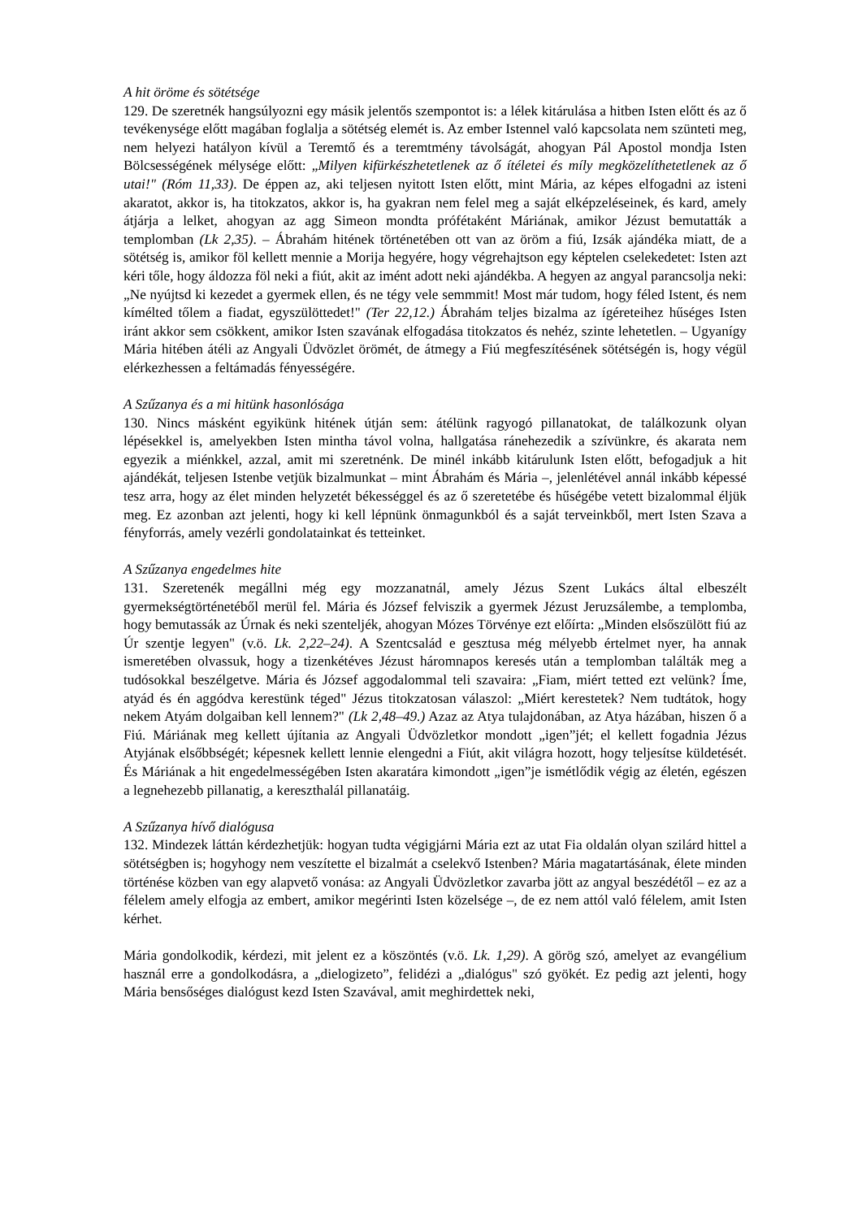A hit öröme és sötétsége
129. De szeretnék hangsúlyozni egy másik jelentős szempontot is: a lélek kitárulása a hitben Isten előtt és az ő tevékenysége előtt magában foglalja a sötétség elemét is. Az ember Istennel való kapcsolata nem szünteti meg, nem helyezi hatályon kívül a Teremtő és a teremtmény távolságát, ahogyan Pál Apostol mondja Isten Bölcsességének mélysége előtt: „Milyen kifürkészhetetlenek az ő ítéletei és míly megközelíthetetlenek az ő utai!" (Róm 11,33). De éppen az, aki teljesen nyitott Isten előtt, mint Mária, az képes elfogadni az isteni akaratot, akkor is, ha titokzatos, akkor is, ha gyakran nem felel meg a saját elképzeléseinek, és kard, amely átjárja a lelket, ahogyan az agg Simeon mondta prófétaként Máriának, amikor Jézust bemutatták a templomban (Lk 2,35). – Ábrahám hitének történetében ott van az öröm a fiú, Izsák ajándéka miatt, de a sötétség is, amikor föl kellett mennie a Morija hegyére, hogy végrehajtson egy képtelen cselekedetet: Isten azt kéri tőle, hogy áldozza föl neki a fiút, akit az imént adott neki ajándékba. A hegyen az angyal parancsolja neki: „Ne nyújtsd ki kezedet a gyermek ellen, és ne tégy vele semmmit! Most már tudom, hogy féled Istent, és nem kímélted tőlem a fiadat, egyszülöttedet!" (Ter 22,12.) Ábrahám teljes bizalma az ígéreteihez hűséges Isten iránt akkor sem csökkent, amikor Isten szavának elfogadása titokzatos és nehéz, szinte lehetetlen. – Ugyanígy Mária hitében átéli az Angyali Üdvözlet örömét, de átmegy a Fiú megfeszítésének sötétségén is, hogy végül elérkezhessen a feltámadás fényességére.
A Szűzanya és a mi hitünk hasonlósága
130. Nincs másként egyikünk hitének útján sem: átélünk ragyogó pillanatokat, de találkozunk olyan lépésekkel is, amelyekben Isten mintha távol volna, hallgatása ránehezedik a szívünkre, és akarata nem egyezik a miénkkel, azzal, amit mi szeretnénk. De minél inkább kitárulunk Isten előtt, befogadjuk a hit ajándékát, teljesen Istenbe vetjük bizalmunkat – mint Ábrahám és Mária –, jelenlétével annál inkább képessé tesz arra, hogy az élet minden helyzetét békességgel és az ő szeretetébe és hűségébe vetett bizalommal éljük meg. Ez azonban azt jelenti, hogy ki kell lépnünk önmagunkból és a saját terveinkből, mert Isten Szava a fényforrás, amely vezérli gondolatainkat és tetteinket.
A Szűzanya engedelmes hite
131. Szeretenék megállni még egy mozzanatnál, amely Jézus Szent Lukács által elbeszélt gyermekségtörténetéből merül fel. Mária és József felviszik a gyermek Jézust Jeruzsálembe, a templomba, hogy bemutassák az Úrnak és neki szenteljék, ahogyan Mózes Törvénye ezt előírta: „Minden elsőszülött fiú az Úr szentje legyen" (v.ö. Lk. 2,22–24). A Szentcsalád e gesztusa még mélyebb értelmet nyer, ha annak ismeretében olvassuk, hogy a tizenkétéves Jézust háromnapos keresés után a templomban találták meg a tudósokkal beszélgetve. Mária és József aggodalommal teli szavaira: „Fiam, miért tetted ezt velünk? Íme, atyád és én aggódva kerestünk téged" Jézus titokzatosan válaszol: „Miért kerestetek? Nem tudtátok, hogy nekem Atyám dolgaiban kell lennem?" (Lk 2,48–49.) Azaz az Atya tulajdonában, az Atya házában, hiszen ő a Fiú. Máriának meg kellett újítania az Angyali Üdvözletkor mondott „igen”jét; el kellett fogadnia Jézus Atyjának elsőbbségét; képesnek kellett lennie elengedni a Fiút, akit világra hozott, hogy teljesítse küldetését. És Máriának a hit engedelmességében Isten akaratára kimondott „igen”je ismétlődik végig az életén, egészen a legnehezebb pillanatig, a kereszthalál pillanatáig.
A Szűzanya hívő dialógusa
132. Mindezek láttán kérdezhetjük: hogyan tudta végigjárni Mária ezt az utat Fia oldalán olyan szilárd hittel a sötétségben is; hogyhogy nem veszítette el bizalmát a cselekvő Istenben? Mária magatartásának, élete minden történése közben van egy alapvető vonása: az Angyali Üdvözletkor zavarba jött az angyal beszédétől – ez az a félelem amely elfogja az embert, amikor megérinti Isten közelsége –, de ez nem attól való félelem, amit Isten kérhet.
Mária gondolkodik, kérdezi, mit jelent ez a köszöntés (v.ö. Lk. 1,29). A görög szó, amelyet az evangélium használ erre a gondolkodásra, a „dielogizeto”, felidézi a „dialógus" szó gyökét. Ez pedig azt jelenti, hogy Mária bensőséges dialógust kezd Isten Szavával, amit meghirdettek neki,